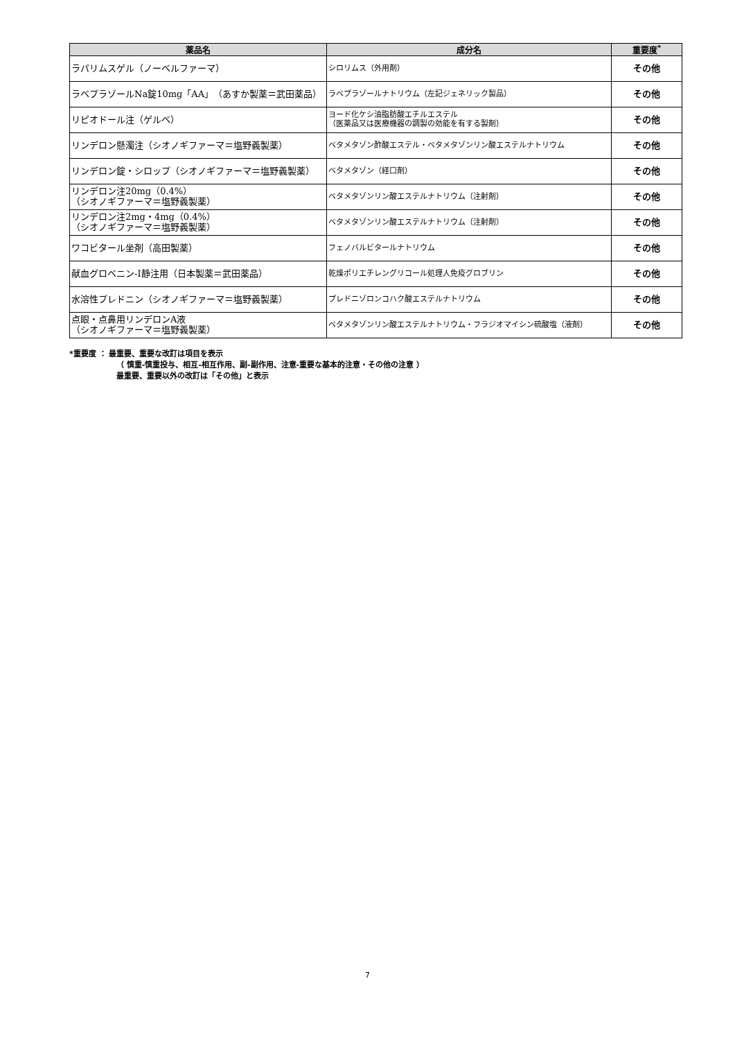| 薬品名 | 成分名 | 重要度<sup>*</sup> |
| --- | --- | --- |
| ラパリムスゲル（ノーベルファーマ） | シロリムス（外用剤） | その他 |
| ラベプラゾールNa錠10mg「AA」（あすか製薬＝武田薬品） | ラベプラゾールナトリウム（左記ジェネリック製品） | その他 |
| リピオドール注（ゲルベ） | ヨード化ケシ油脂肪酸エチルエステル （医薬品又は医療機器の調製の効能を有する製剤） | その他 |
| リンデロン懸濁注（シオノギファーマ＝塩野義製薬） | ベタメタゾン酢酸エステル・ベタメタゾンリン酸エステルナトリウム | その他 |
| リンデロン錠・シロップ（シオノギファーマ＝塩野義製薬） | ベタメタゾン（経口剤） | その他 |
| リンデロン注20mg（0.4%） （シオノギファーマ＝塩野義製薬） | ベタメタゾンリン酸エステルナトリウム（注射剤） | その他 |
| リンデロン注2mg・4mg（0.4%） （シオノギファーマ＝塩野義製薬） | ベタメタゾンリン酸エステルナトリウム（注射剤） | その他 |
| ワコビタール坐剤（高田製薬） | フェノバルビタールナトリウム | その他 |
| 献血グロベニン-I静注用（日本製薬＝武田薬品） | 乾燥ポリエチレングリコール処理人免疫グロブリン | その他 |
| 水溶性プレドニン（シオノギファーマ＝塩野義製薬） | プレドニゾロンコハク酸エステルナトリウム | その他 |
| 点眼・点鼻用リンデロンA液 （シオノギファーマ＝塩野義製薬） | ベタメタゾンリン酸エステルナトリウム・フラジオマイシン硫酸塩（液剤） | その他 |
*重要度 ： 最重要、重要な改訂は項目を表示
（ 慎重-慎重投与、相互-相互作用、副-副作用、注意-重要な基本的注意・その他の注意 ）
最重要、重要以外の改訂は「その他」と表示
7